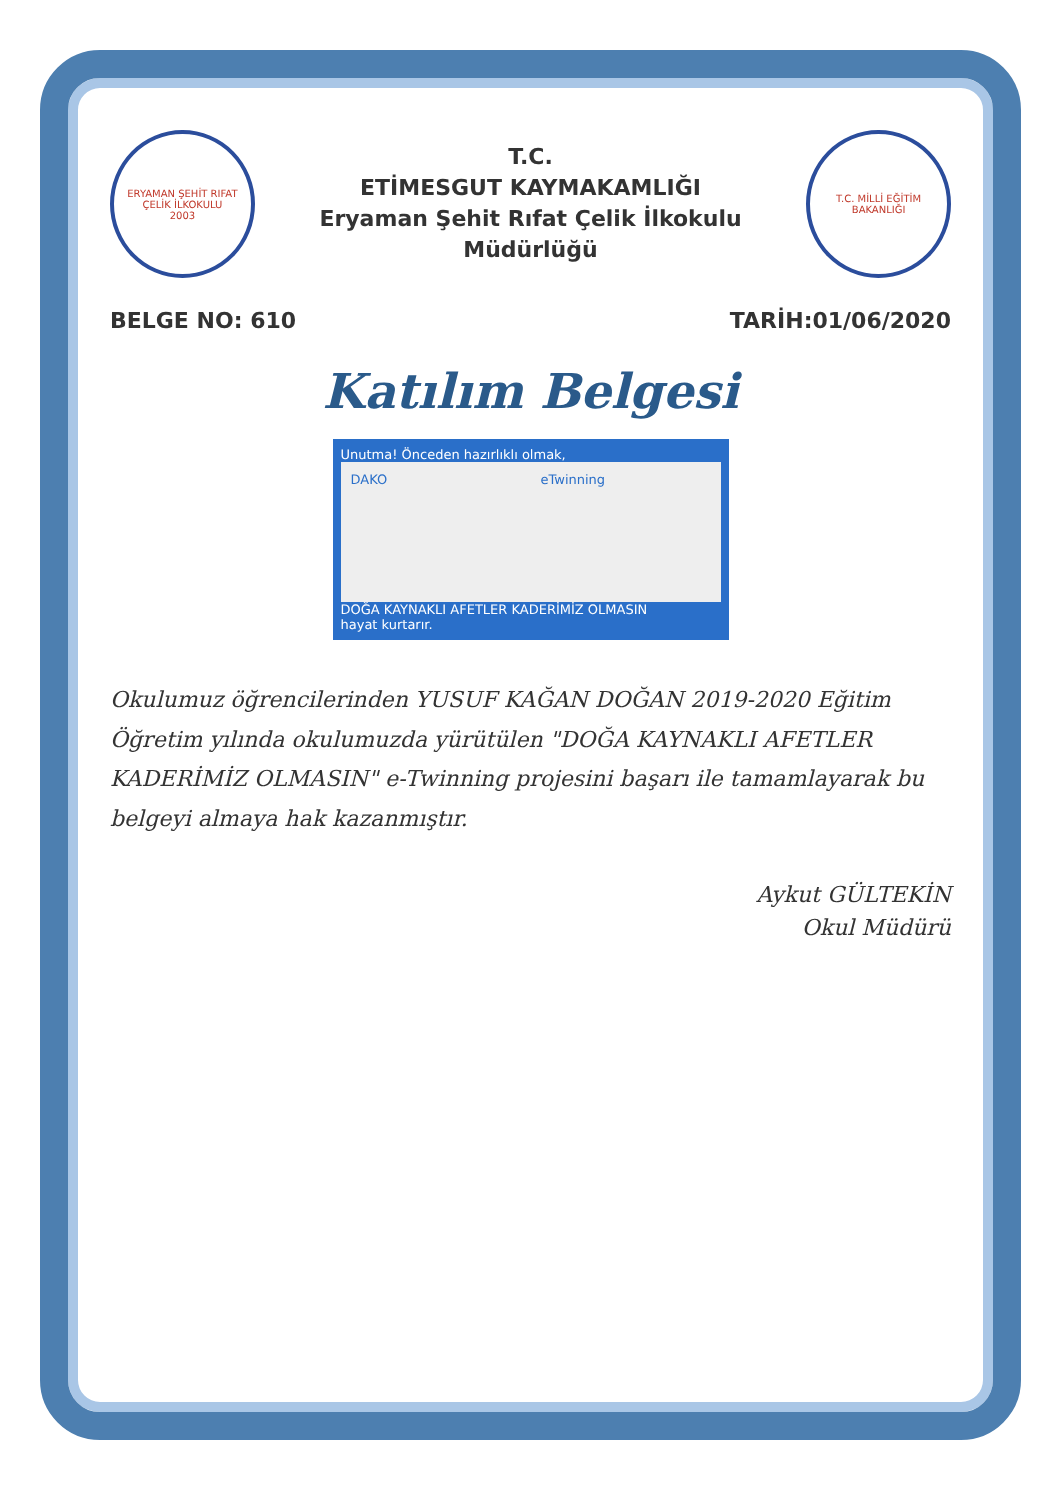ERYAMAN ŞEHİT RIFAT ÇELİK İLKOKULU
2003
T.C.
ETİMESGUT KAYMAKAMLIĞI
Eryaman Şehit Rıfat Çelik İlkokulu Müdürlüğü
T.C. MİLLİ EĞİTİM BAKANLIĞI
BELGE NO: 610 TARİH:01/06/2020
Katılım Belgesi
Unutma! Önceden hazırlıklı olmak,
DAKO eTwinning
DOĞA KAYNAKLI AFETLER KADERİMİZ OLMASIN
hayat kurtarır.
Okulumuz öğrencilerinden YUSUF KAĞAN DOĞAN 2019-2020 Eğitim Öğretim yılında okulumuzda yürütülen "DOĞA KAYNAKLI AFETLER KADERİMİZ OLMASIN" e-Twinning projesini başarı ile tamamlayarak bu belgeyi almaya hak kazanmıştır.
Aykut GÜLTEKİN
Okul Müdürü